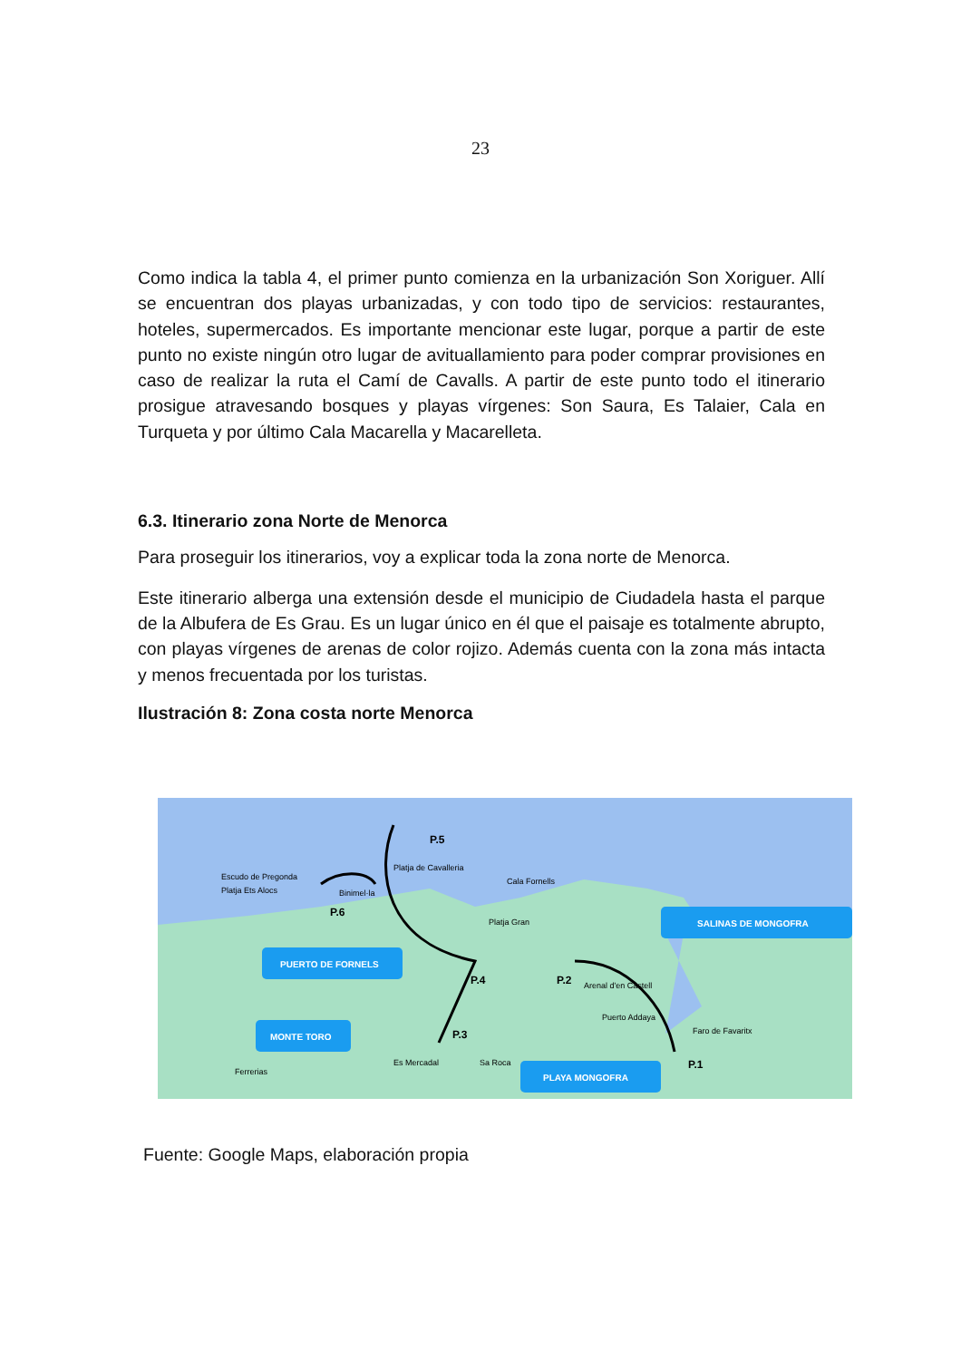23
Como indica la tabla 4, el primer punto comienza en la urbanización Son Xoriguer. Allí se encuentran dos playas urbanizadas, y con todo tipo de servicios: restaurantes, hoteles, supermercados. Es importante mencionar este lugar, porque a partir de este punto no existe ningún otro lugar de avituallamiento para poder comprar provisiones en caso de realizar la ruta el Camí de Cavalls. A partir de este punto todo el itinerario prosigue atravesando bosques y playas vírgenes: Son Saura, Es Talaier, Cala en Turqueta y por último Cala Macarella y Macarelleta.
6.3. Itinerario zona Norte de Menorca
Para proseguir los itinerarios, voy a explicar toda la zona norte de Menorca.
Este itinerario alberga una extensión desde el municipio de Ciudadela hasta el parque de la Albufera de Es Grau. Es un lugar único en él que el paisaje es totalmente abrupto, con playas vírgenes de arenas de color rojizo. Además cuenta con la zona más intacta y menos frecuentada por los turistas.
Ilustración 8: Zona costa norte Menorca
Platja Ets Alocs
Escudo de Pregonda
Binimel·la
Platja de Cavalleria
Cala Fornells
Platja Gran
Arenal d'en Castell
Puerto Addaya
Faro de Favaritx
Es Mercadal
Sa Roca
Ferrerias
P.5
P.6
P.4
P.3
P.2
P.1
PUERTO DE FORNELS
MONTE TORO
PLAYA MONGOFRA
SALINAS DE MONGOFRA
Fuente: Google Maps, elaboración propia